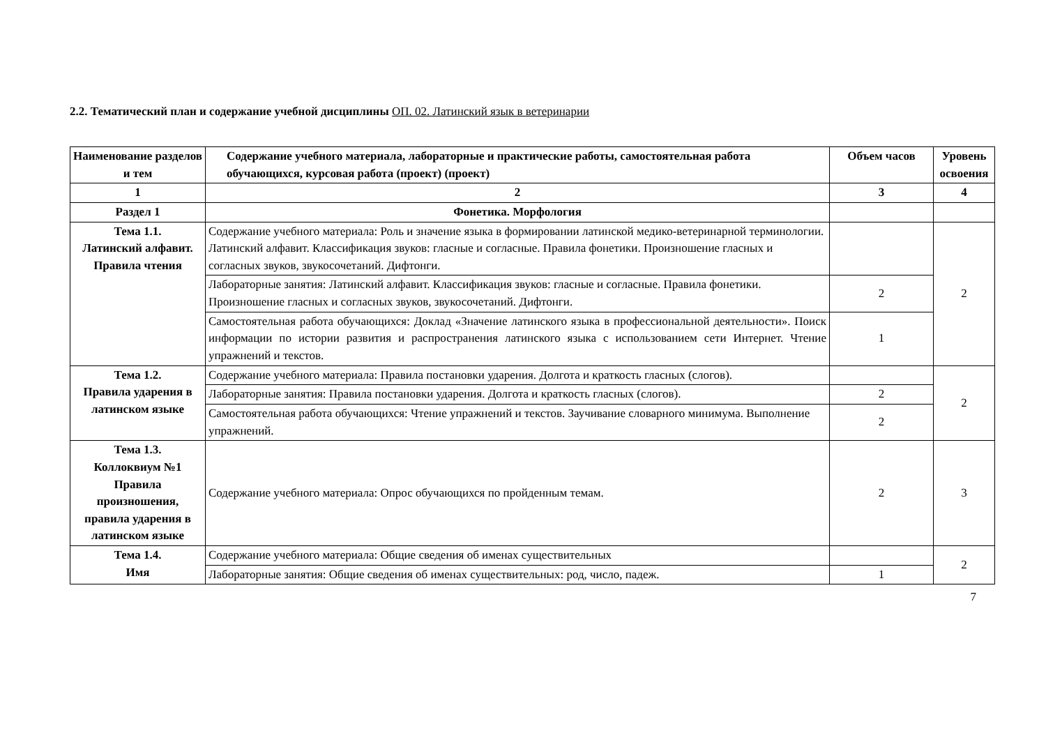2.2. Тематический план и содержание учебной дисциплины ОП. 02. Латинский язык в ветеринарии
| Наименование разделов и тем | Содержание учебного материала, лабораторные и практические работы, самостоятельная работа обучающихся, курсовая работа (проект) (проект) | Объем часов | Уровень освоения |
| --- | --- | --- | --- |
| 1 | 2 | 3 | 4 |
| Раздел 1 | Фонетика. Морфология | | |
| Тема 1.1. Латинский алфавит. Правила чтения | Содержание учебного материала: Роль и значение языка в формировании латинской медико-ветеринарной терминологии. Латинский алфавит. Классификация звуков: гласные и согласные. Правила фонетики. Произношение гласных и согласных звуков, звукосочетаний. Дифтонги. | | 2 |
| | Лабораторные занятия: Латинский алфавит. Классификация звуков: гласные и согласные. Правила фонетики. Произношение гласных и согласных звуков, звукосочетаний. Дифтонги. | 2 | |
| | Самостоятельная работа обучающихся: Доклад «Значение латинского языка в профессиональной деятельности». Поиск информации по истории развития и распространения латинского языка с использованием сети Интернет. Чтение упражнений и текстов. | 1 | |
| Тема 1.2. Правила ударения в латинском языке | Содержание учебного материала: Правила постановки ударения. Долгота и краткость гласных (слогов). | | 2 |
| | Лабораторные занятия: Правила постановки ударения. Долгота и краткость гласных (слогов). | 2 | |
| | Самостоятельная работа обучающихся: Чтение упражнений и текстов. Заучивание словарного минимума. Выполнение упражнений. | 2 | |
| Тема 1.3. Коллоквиум №1 Правила произношения, правила ударения в латинском языке | Содержание учебного материала: Опрос обучающихся по пройденным темам. | 2 | 3 |
| Тема 1.4. Имя | Содержание учебного материала: Общие сведения об именах существительных | | 2 |
| | Лабораторные занятия: Общие сведения об именах существительных: род, число, падеж. | 1 | |
7